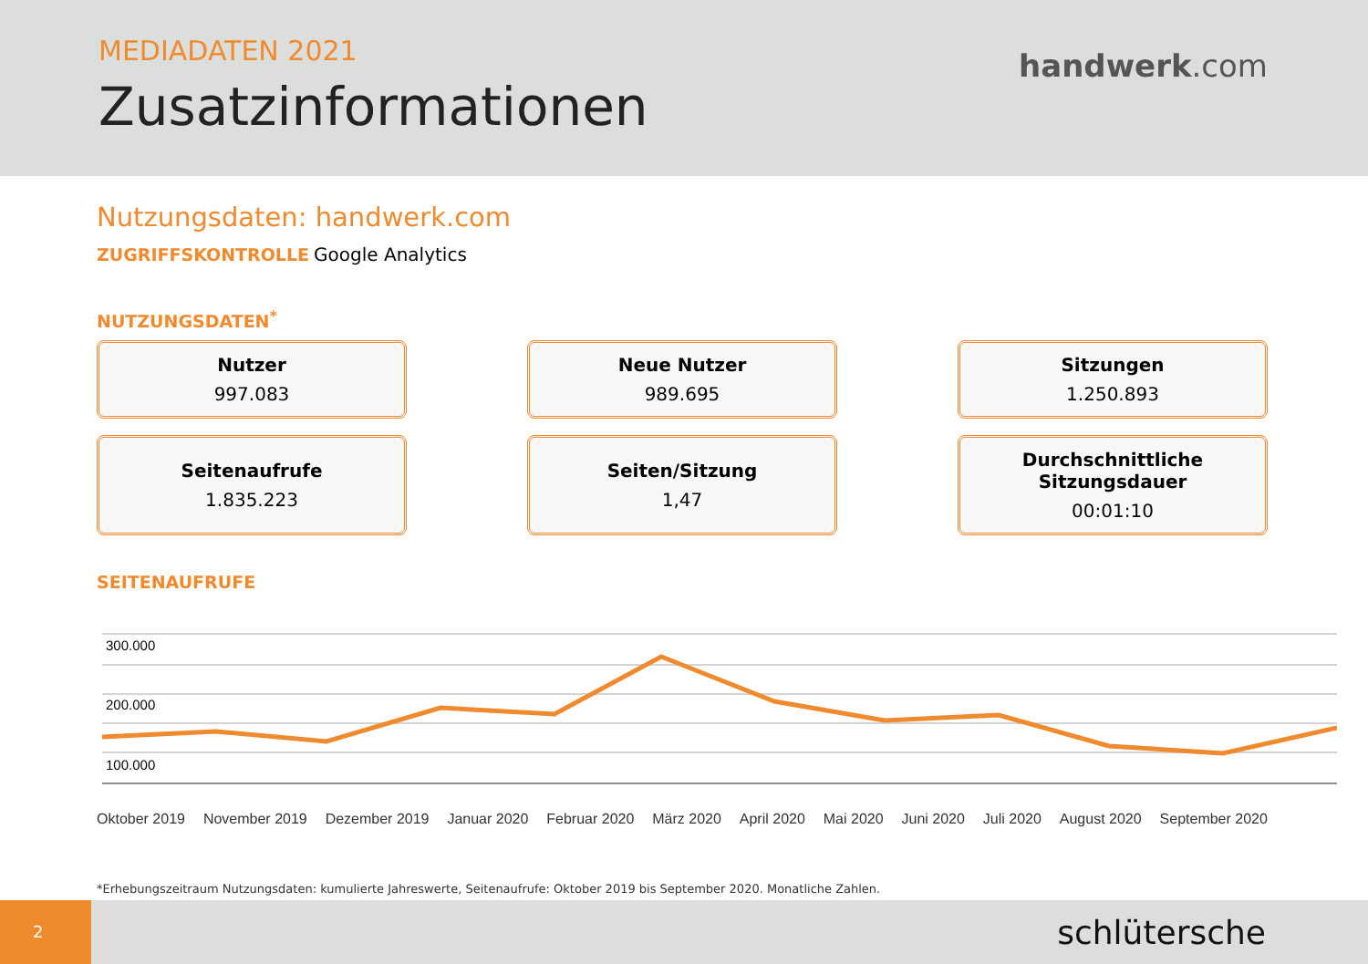MEDIADATEN 2021
Zusatzinformationen
handwerk.com
Nutzungsdaten: handwerk.com
ZUGRIFFSKONTROLLE Google Analytics
NUTZUNGSDATEN<sup>*</sup>
Nutzer
997.083
Neue Nutzer
989.695
Sitzungen
1.250.893
Seitenaufrufe
1.835.223
Seiten/Sitzung
1,47
Durchschnittliche Sitzungsdauer
00:01:10
SEITENAUFRUFE
300.000
200.000
100.000
Oktober 2019 November 2019 Dezember 2019 Januar 2020 Februar 2020 März 2020 April 2020 Mai 2020 Juni 2020 Juli 2020 August 2020 September 2020
*Erhebungszeitraum Nutzungsdaten: kumulierte Jahreswerte, Seitenaufrufe: Oktober 2019 bis September 2020. Monatliche Zahlen.
2
schlütersche